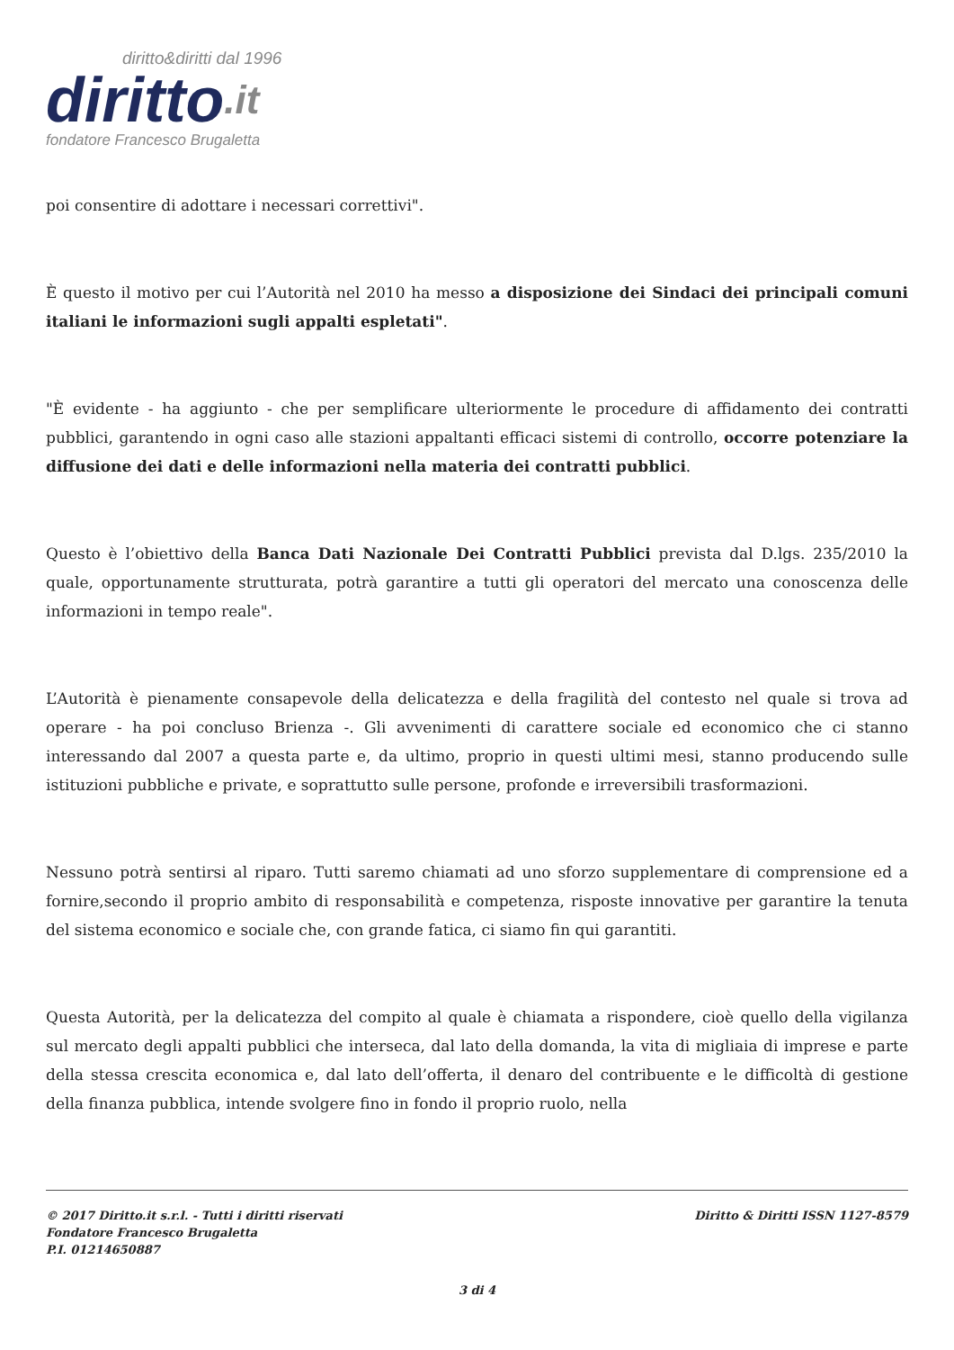diritto&diritti dal 1996
diritto.it
fondatore Francesco Brugaletta
poi consentire di adottare i necessari correttivi".
È questo il motivo per cui l’Autorità nel 2010 ha messo a disposizione dei Sindaci dei principali comuni italiani le informazioni sugli appalti espletati".
"È evidente - ha aggiunto - che per semplificare ulteriormente le procedure di affidamento dei contratti pubblici, garantendo in ogni caso alle stazioni appaltanti efficaci sistemi di controllo, occorre potenziare la diffusione dei dati e delle informazioni nella materia dei contratti pubblici.
Questo è l’obiettivo della Banca Dati Nazionale Dei Contratti Pubblici prevista dal D.lgs. 235/2010 la quale, opportunamente strutturata, potrà garantire a tutti gli operatori del mercato una conoscenza delle informazioni in tempo reale".
L’Autorità è pienamente consapevole della delicatezza e della fragilità del contesto nel quale si trova ad operare - ha poi concluso Brienza -. Gli avvenimenti di carattere sociale ed economico che ci stanno interessando dal 2007 a questa parte e, da ultimo, proprio in questi ultimi mesi, stanno producendo sulle istituzioni pubbliche e private, e soprattutto sulle persone, profonde e irreversibili trasformazioni.
Nessuno potrà sentirsi al riparo. Tutti saremo chiamati ad uno sforzo supplementare di comprensione ed a fornire,secondo il proprio ambito di responsabilità e competenza, risposte innovative per garantire la tenuta del sistema economico e sociale che, con grande fatica, ci siamo fin qui garantiti.
Questa Autorità, per la delicatezza del compito al quale è chiamata a rispondere, cioè quello della vigilanza sul mercato degli appalti pubblici che interseca, dal lato della domanda, la vita di migliaia di imprese e parte della stessa crescita economica e, dal lato dell’offerta, il denaro del contribuente e le difficoltà di gestione della finanza pubblica, intende svolgere fino in fondo il proprio ruolo, nella
© 2017 Diritto.it s.r.l. - Tutti i diritti riservati
Fondatore Francesco Brugaletta
P.I. 01214650887
Diritto & Diritti ISSN 1127-8579
3 di 4